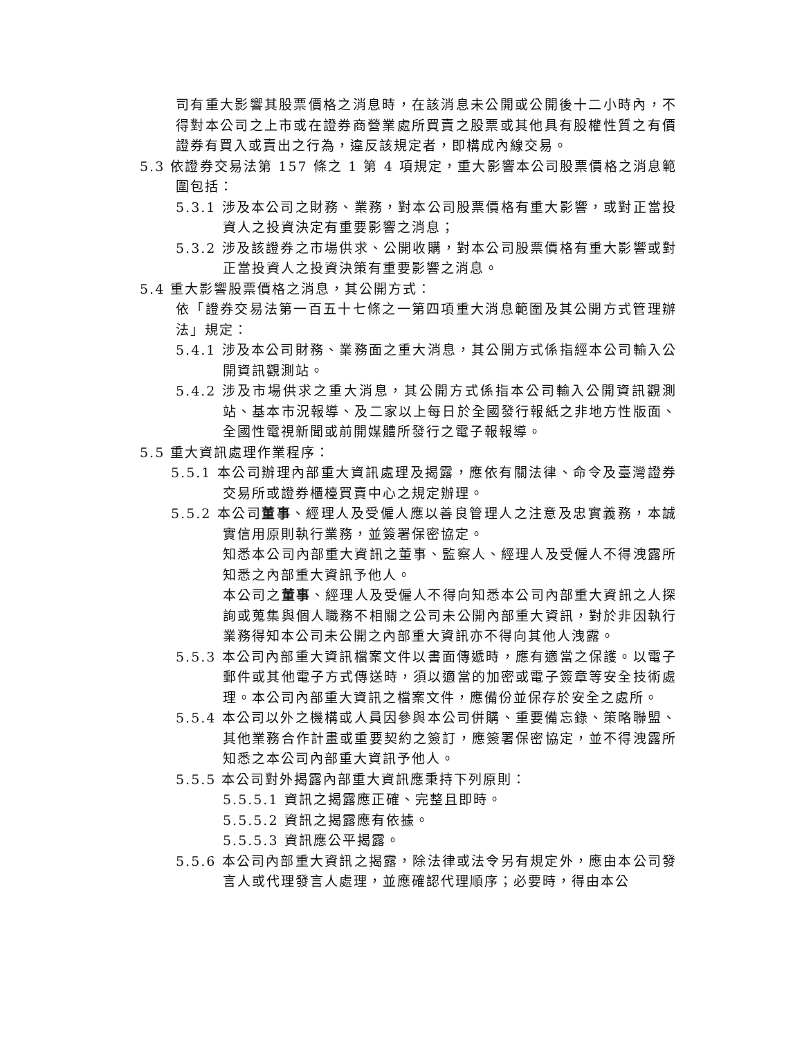司有重大影響其股票價格之消息時，在該消息未公開或公開後十二小時內，不得對本公司之上市或在證券商營業處所買賣之股票或其他具有股權性質之有價證券有買入或賣出之行為，違反該規定者，即構成內線交易。
5.3 依證券交易法第 157 條之 1 第 4 項規定，重大影響本公司股票價格之消息範圍包括：
5.3.1 涉及本公司之財務、業務，對本公司股票價格有重大影響，或對正當投資人之投資決定有重要影響之消息；
5.3.2 涉及該證券之市場供求、公開收購，對本公司股票價格有重大影響或對正當投資人之投資決策有重要影響之消息。
5.4 重大影響股票價格之消息，其公開方式：
依「證券交易法第一百五十七條之一第四項重大消息範圍及其公開方式管理辦法」規定：
5.4.1 涉及本公司財務、業務面之重大消息，其公開方式係指經本公司輸入公開資訊觀測站。
5.4.2 涉及市場供求之重大消息，其公開方式係指本公司輸入公開資訊觀測站、基本市況報導、及二家以上每日於全國發行報紙之非地方性版面、全國性電視新聞或前開媒體所發行之電子報報導。
5.5 重大資訊處理作業程序：
5.5.1 本公司辦理內部重大資訊處理及揭露，應依有關法律、命令及臺灣證券交易所或證券櫃檯買賣中心之規定辦理。
5.5.2 本公司董事、經理人及受僱人應以善良管理人之注意及忠實義務，本誠實信用原則執行業務，並簽署保密協定。
知悉本公司內部重大資訊之董事、監察人、經理人及受僱人不得洩露所知悉之內部重大資訊予他人。
本公司之董事、經理人及受僱人不得向知悉本公司內部重大資訊之人探詢或蒐集與個人職務不相關之公司未公開內部重大資訊，對於非因執行業務得知本公司未公開之內部重大資訊亦不得向其他人洩露。
5.5.3 本公司內部重大資訊檔案文件以書面傳遞時，應有適當之保護。以電子郵件或其他電子方式傳送時，須以適當的加密或電子簽章等安全技術處理。本公司內部重大資訊之檔案文件，應備份並保存於安全之處所。
5.5.4 本公司以外之機構或人員因參與本公司併購、重要備忘錄、策略聯盟、其他業務合作計畫或重要契約之簽訂，應簽署保密協定，並不得洩露所知悉之本公司內部重大資訊予他人。
5.5.5 本公司對外揭露內部重大資訊應秉持下列原則：
5.5.5.1 資訊之揭露應正確、完整且即時。
5.5.5.2 資訊之揭露應有依據。
5.5.5.3 資訊應公平揭露。
5.5.6 本公司內部重大資訊之揭露，除法律或法令另有規定外，應由本公司發言人或代理發言人處理，並應確認代理順序；必要時，得由本公